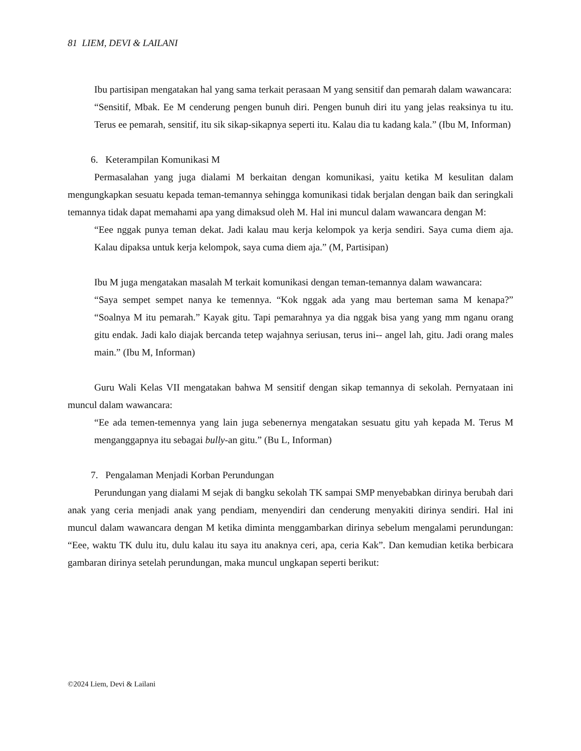81 LIEM, DEVI & LAILANI
Ibu partisipan mengatakan hal yang sama terkait perasaan M yang sensitif dan pemarah dalam wawancara:
“Sensitif, Mbak. Ee M cenderung pengen bunuh diri. Pengen bunuh diri itu yang jelas reaksinya tu itu. Terus ee pemarah, sensitif, itu sik sikap-sikapnya seperti itu. Kalau dia tu kadang kala.” (Ibu M, Informan)
6. Keterampilan Komunikasi M
Permasalahan yang juga dialami M berkaitan dengan komunikasi, yaitu ketika M kesulitan dalam mengungkapkan sesuatu kepada teman-temannya sehingga komunikasi tidak berjalan dengan baik dan seringkali temannya tidak dapat memahami apa yang dimaksud oleh M. Hal ini muncul dalam wawancara dengan M:
“Eee nggak punya teman dekat. Jadi kalau mau kerja kelompok ya kerja sendiri. Saya cuma diem aja. Kalau dipaksa untuk kerja kelompok, saya cuma diem aja.” (M, Partisipan)
Ibu M juga mengatakan masalah M terkait komunikasi dengan teman-temannya dalam wawancara:
“Saya sempet sempet nanya ke temennya. “Kok nggak ada yang mau berteman sama M kenapa?” “Soalnya M itu pemarah.” Kayak gitu. Tapi pemarahnya ya dia nggak bisa yang yang mm nganu orang gitu endak. Jadi kalo diajak bercanda tetep wajahnya seriusan, terus ini-- angel lah, gitu. Jadi orang males main.” (Ibu M, Informan)
Guru Wali Kelas VII mengatakan bahwa M sensitif dengan sikap temannya di sekolah. Pernyataan ini muncul dalam wawancara:
“Ee ada temen-temennya yang lain juga sebenernya mengatakan sesuatu gitu yah kepada M. Terus M menganggapnya itu sebagai bully-an gitu.” (Bu L, Informan)
7. Pengalaman Menjadi Korban Perundungan
Perundungan yang dialami M sejak di bangku sekolah TK sampai SMP menyebabkan dirinya berubah dari anak yang ceria menjadi anak yang pendiam, menyendiri dan cenderung menyakiti dirinya sendiri. Hal ini muncul dalam wawancara dengan M ketika diminta menggambarkan dirinya sebelum mengalami perundungan: “Eee, waktu TK dulu itu, dulu kalau itu saya itu anaknya ceri, apa, ceria Kak”. Dan kemudian ketika berbicara gambaran dirinya setelah perundungan, maka muncul ungkapan seperti berikut:
©2024 Liem, Devi & Lailani